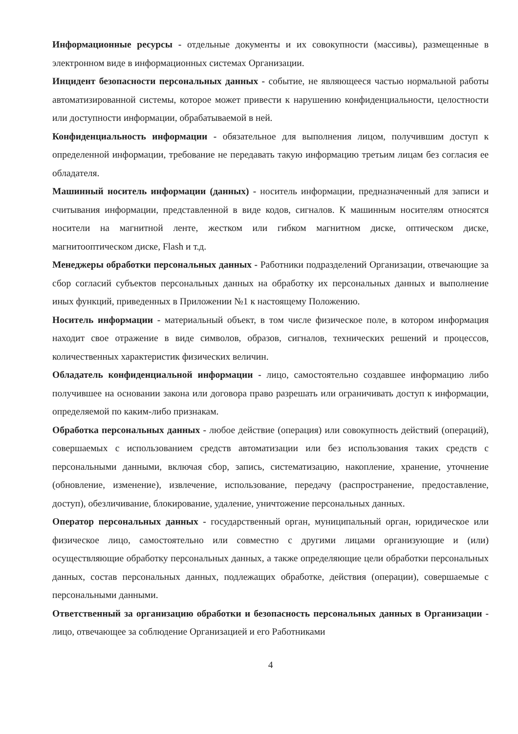Информационные ресурсы - отдельные документы и их совокупности (массивы), размещенные в электронном виде в информационных системах Организации.
Инцидент безопасности персональных данных - событие, не являющееся частью нормальной работы автоматизированной системы, которое может привести к нарушению конфиденциальности, целостности или доступности информации, обрабатываемой в ней.
Конфиденциальность информации - обязательное для выполнения лицом, получившим доступ к определенной информации, требование не передавать такую информацию третьим лицам без согласия ее обладателя.
Машинный носитель информации (данных) - носитель информации, предназначенный для записи и считывания информации, представленной в виде кодов, сигналов. К машинным носителям относятся носители на магнитной ленте, жестком или гибком магнитном диске, оптическом диске, магнитооптическом диске, Flash и т.д.
Менеджеры обработки персональных данных - Работники подразделений Организации, отвечающие за сбор согласий субъектов персональных данных на обработку их персональных данных и выполнение иных функций, приведенных в Приложении №1 к настоящему Положению.
Носитель информации - материальный объект, в том числе физическое поле, в котором информация находит свое отражение в виде символов, образов, сигналов, технических решений и процессов, количественных характеристик физических величин.
Обладатель конфиденциальной информации - лицо, самостоятельно создавшее информацию либо получившее на основании закона или договора право разрешать или ограничивать доступ к информации, определяемой по каким-либо признакам.
Обработка персональных данных - любое действие (операция) или совокупность действий (операций), совершаемых с использованием средств автоматизации или без использования таких средств с персональными данными, включая сбор, запись, систематизацию, накопление, хранение, уточнение (обновление, изменение), извлечение, использование, передачу (распространение, предоставление, доступ), обезличивание, блокирование, удаление, уничтожение персональных данных.
Оператор персональных данных - государственный орган, муниципальный орган, юридическое или физическое лицо, самостоятельно или совместно с другими лицами организующие и (или) осуществляющие обработку персональных данных, а также определяющие цели обработки персональных данных, состав персональных данных, подлежащих обработке, действия (операции), совершаемые с персональными данными.
Ответственный за организацию обработки и безопасность персональных данных в Организации - лицо, отвечающее за соблюдение Организацией и его Работниками
4